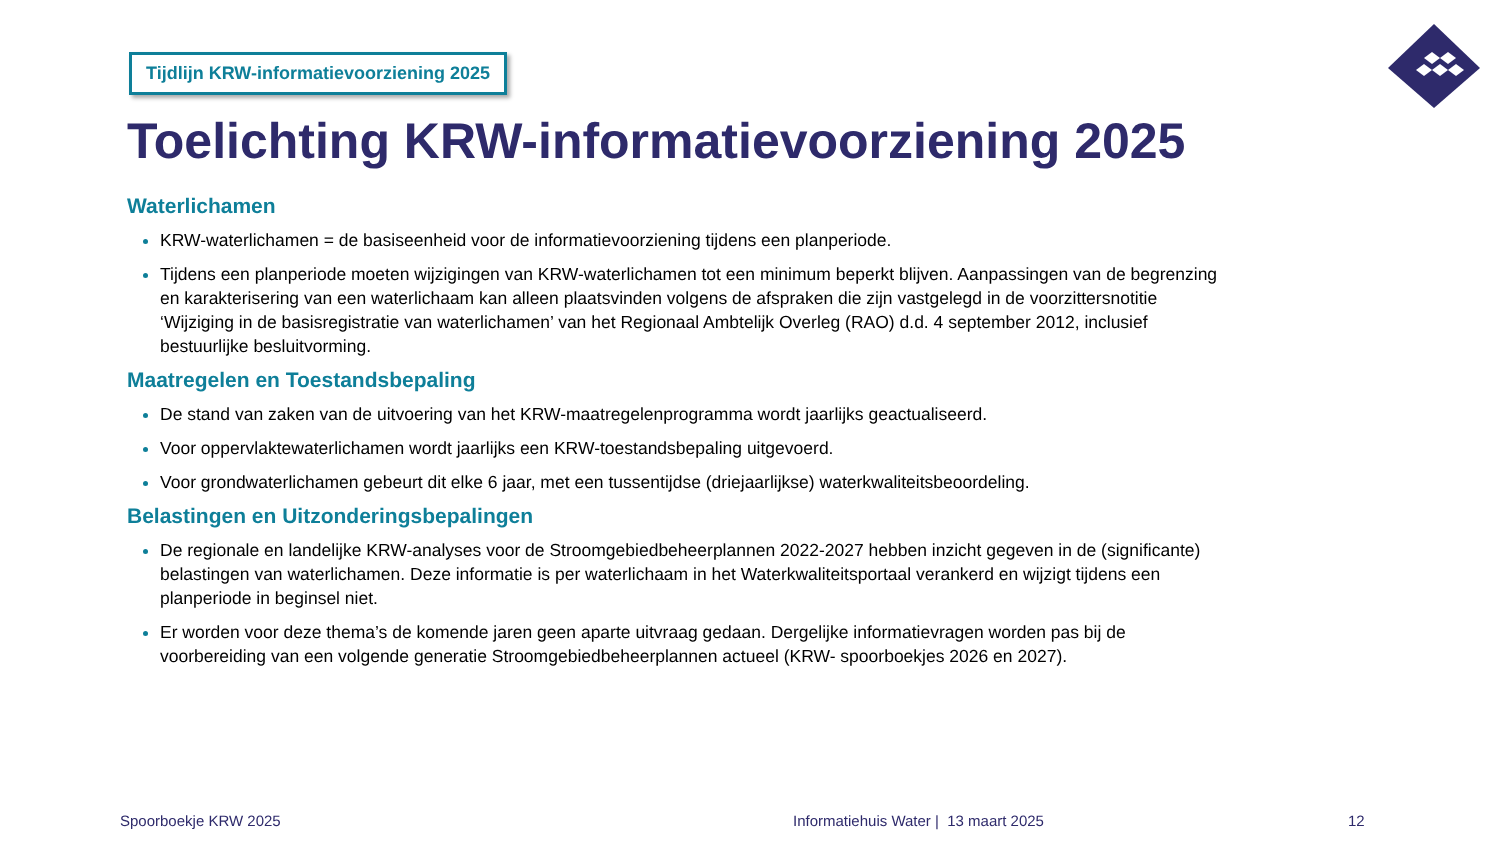Tijdlijn KRW-informatievoorziening 2025
Toelichting KRW-informatievoorziening 2025
Waterlichamen
KRW-waterlichamen = de basiseenheid voor de informatievoorziening tijdens een planperiode.
Tijdens een planperiode moeten wijzigingen van KRW-waterlichamen tot een minimum beperkt blijven. Aanpassingen van de begrenzing en karakterisering van een waterlichaam kan alleen plaatsvinden volgens de afspraken die zijn vastgelegd in de voorzittersnotitie ‘Wijziging in de basisregistratie van waterlichamen’ van het Regionaal Ambtelijk Overleg (RAO) d.d. 4 september 2012, inclusief bestuurlijke besluitvorming.
Maatregelen en Toestandsbepaling
De stand van zaken van de uitvoering van het KRW-maatregelenprogramma wordt jaarlijks geactualiseerd.
Voor oppervlaktewaterlichamen wordt jaarlijks een KRW-toestandsbepaling uitgevoerd.
Voor grondwaterlichamen gebeurt dit elke 6 jaar, met een tussentijdse (driejaarlijkse) waterkwaliteitsbeoordeling.
Belastingen en Uitzonderingsbepalingen
De regionale en landelijke KRW-analyses voor de Stroomgebiedbeheerplannen 2022-2027 hebben inzicht gegeven in de (significante) belastingen van waterlichamen. Deze informatie is per waterlichaam in het Waterkwaliteitsportaal verankerd en wijzigt tijdens een planperiode in beginsel niet.
Er worden voor deze thema’s de komende jaren geen aparte uitvraag gedaan. Dergelijke informatievragen worden pas bij de voorbereiding van een volgende generatie Stroomgebiedbeheerplannen actueel (KRW- spoorboekjes 2026 en 2027).
Spoorboekje KRW 2025
Informatiehuis Water | 13 maart 2025
12